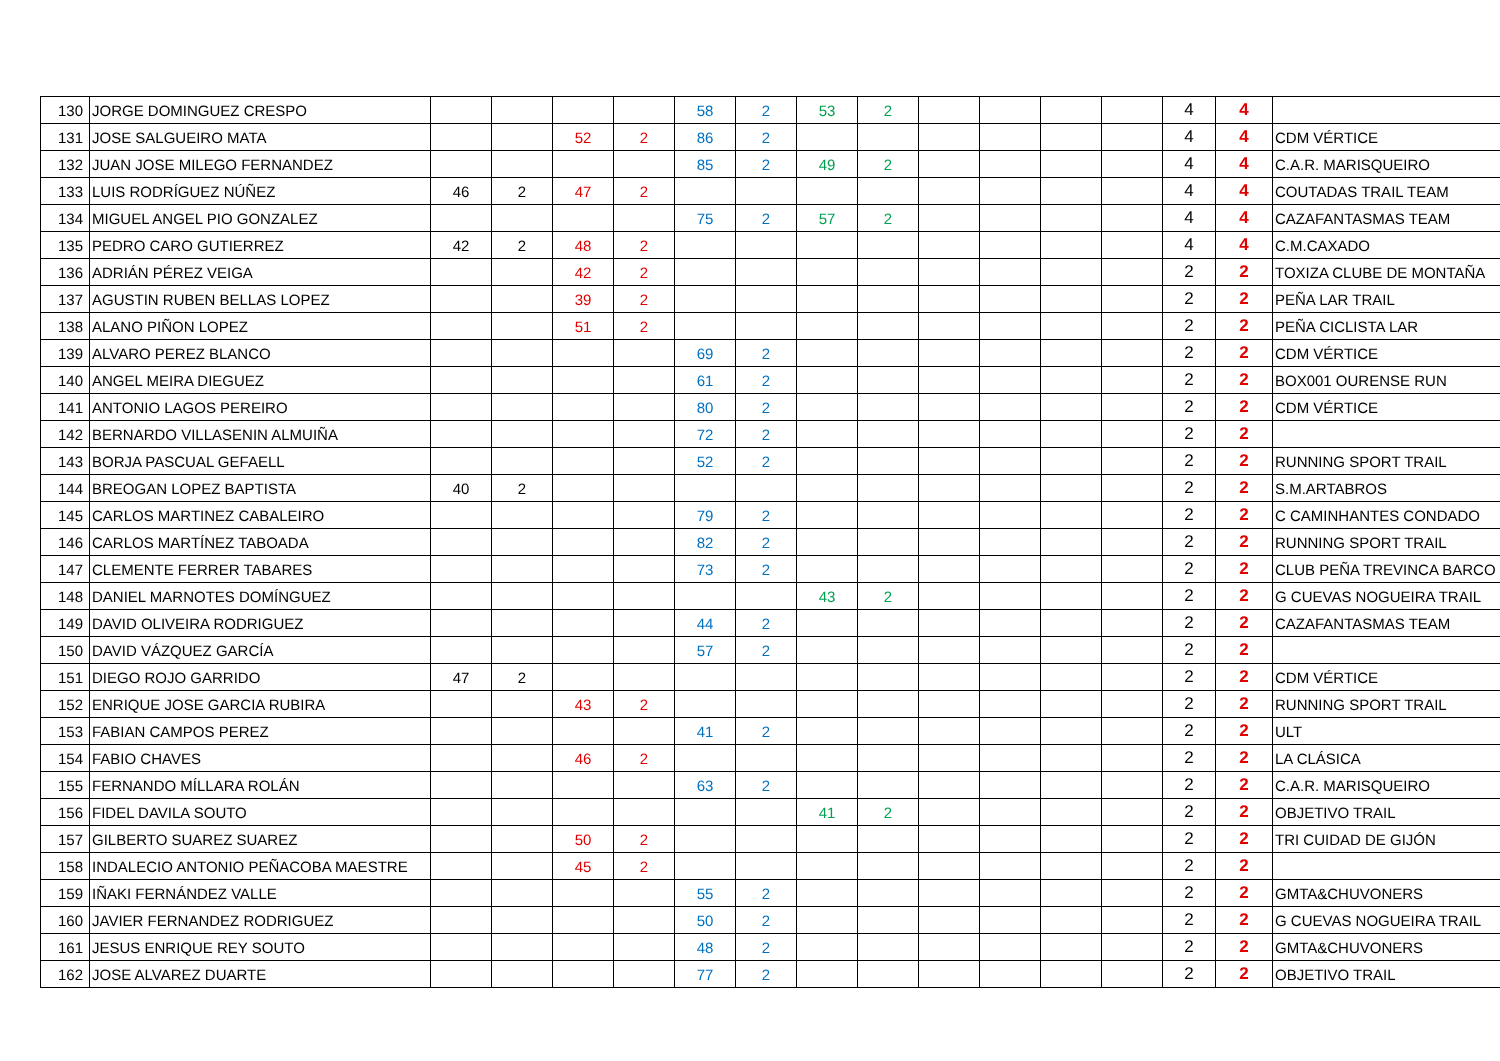| 130 | JORGE DOMINGUEZ CRESPO | | | | | 58 | 2 | 53 | 2 | | | | | 4 | 4 | |
| 131 | JOSE SALGUEIRO MATA | | | 52 | 2 | 86 | 2 | | | | | | | 4 | 4 | CDM VÉRTICE |
| 132 | JUAN JOSE MILEGO FERNANDEZ | | | | | 85 | 2 | 49 | 2 | | | | | 4 | 4 | C.A.R. MARISQUEIRO |
| 133 | LUIS RODRÍGUEZ NÚÑEZ | 46 | 2 | 47 | 2 | | | | | | | | | 4 | 4 | COUTADAS TRAIL TEAM |
| 134 | MIGUEL ANGEL PIO GONZALEZ | | | | | 75 | 2 | 57 | 2 | | | | | 4 | 4 | CAZAFANTASMAS TEAM |
| 135 | PEDRO CARO GUTIERREZ | 42 | 2 | 48 | 2 | | | | | | | | | 4 | 4 | C.M.CAXADO |
| 136 | ADRIÁN PÉREZ VEIGA | | | 42 | 2 | | | | | | | | | 2 | 2 | TOXIZA CLUBE DE MONTAÑA |
| 137 | AGUSTIN RUBEN BELLAS LOPEZ | | | 39 | 2 | | | | | | | | | 2 | 2 | PEÑA LAR TRAIL |
| 138 | ALANO PIÑON LOPEZ | | | 51 | 2 | | | | | | | | | 2 | 2 | PEÑA CICLISTA LAR |
| 139 | ALVARO PEREZ BLANCO | | | | | 69 | 2 | | | | | | | 2 | 2 | CDM VÉRTICE |
| 140 | ANGEL MEIRA DIEGUEZ | | | | | 61 | 2 | | | | | | | 2 | 2 | BOX001 OURENSE RUN |
| 141 | ANTONIO LAGOS PEREIRO | | | | | 80 | 2 | | | | | | | 2 | 2 | CDM VÉRTICE |
| 142 | BERNARDO VILLASENIN ALMUIÑA | | | | | 72 | 2 | | | | | | | 2 | 2 | |
| 143 | BORJA PASCUAL GEFAELL | | | | | 52 | 2 | | | | | | | 2 | 2 | RUNNING SPORT TRAIL |
| 144 | BREOGAN LOPEZ BAPTISTA | 40 | 2 | | | | | | | | | | | 2 | 2 | S.M.ARTABROS |
| 145 | CARLOS MARTINEZ CABALEIRO | | | | | 79 | 2 | | | | | | | 2 | 2 | C CAMINHANTES CONDADO |
| 146 | CARLOS MARTÍNEZ TABOADA | | | | | 82 | 2 | | | | | | | 2 | 2 | RUNNING SPORT TRAIL |
| 147 | CLEMENTE FERRER TABARES | | | | | 73 | 2 | | | | | | | 2 | 2 | CLUB PEÑA TREVINCA BARCO |
| 148 | DANIEL MARNOTES DOMÍNGUEZ | | | | | | | 43 | 2 | | | | | 2 | 2 | G CUEVAS NOGUEIRA TRAIL |
| 149 | DAVID OLIVEIRA RODRIGUEZ | | | | | 44 | 2 | | | | | | | 2 | 2 | CAZAFANTASMAS TEAM |
| 150 | DAVID VÁZQUEZ GARCÍA | | | | | 57 | 2 | | | | | | | 2 | 2 | |
| 151 | DIEGO ROJO GARRIDO | 47 | 2 | | | | | | | | | | | 2 | 2 | CDM VÉRTICE |
| 152 | ENRIQUE JOSE GARCIA RUBIRA | | | 43 | 2 | | | | | | | | | 2 | 2 | RUNNING SPORT TRAIL |
| 153 | FABIAN CAMPOS PEREZ | | | | | 41 | 2 | | | | | | | 2 | 2 | ULT |
| 154 | FABIO CHAVES | | | 46 | 2 | | | | | | | | | 2 | 2 | LA CLÁSICA |
| 155 | FERNANDO MÍLLARA ROLÁN | | | | | 63 | 2 | | | | | | | 2 | 2 | C.A.R. MARISQUEIRO |
| 156 | FIDEL DAVILA SOUTO | | | | | | | 41 | 2 | | | | | 2 | 2 | OBJETIVO TRAIL |
| 157 | GILBERTO SUAREZ SUAREZ | | | 50 | 2 | | | | | | | | | 2 | 2 | TRI CUIDAD DE GIJÓN |
| 158 | INDALECIO ANTONIO PEÑACOBA MAESTRE | | | 45 | 2 | | | | | | | | | 2 | 2 | |
| 159 | IÑAKI FERNÁNDEZ VALLE | | | | | 55 | 2 | | | | | | | 2 | 2 | GMTA&CHUVONERS |
| 160 | JAVIER FERNANDEZ RODRIGUEZ | | | | | 50 | 2 | | | | | | | 2 | 2 | G CUEVAS NOGUEIRA TRAIL |
| 161 | JESUS ENRIQUE REY SOUTO | | | | | 48 | 2 | | | | | | | 2 | 2 | GMTA&CHUVONERS |
| 162 | JOSE ALVAREZ DUARTE | | | | | 77 | 2 | | | | | | | 2 | 2 | OBJETIVO TRAIL |